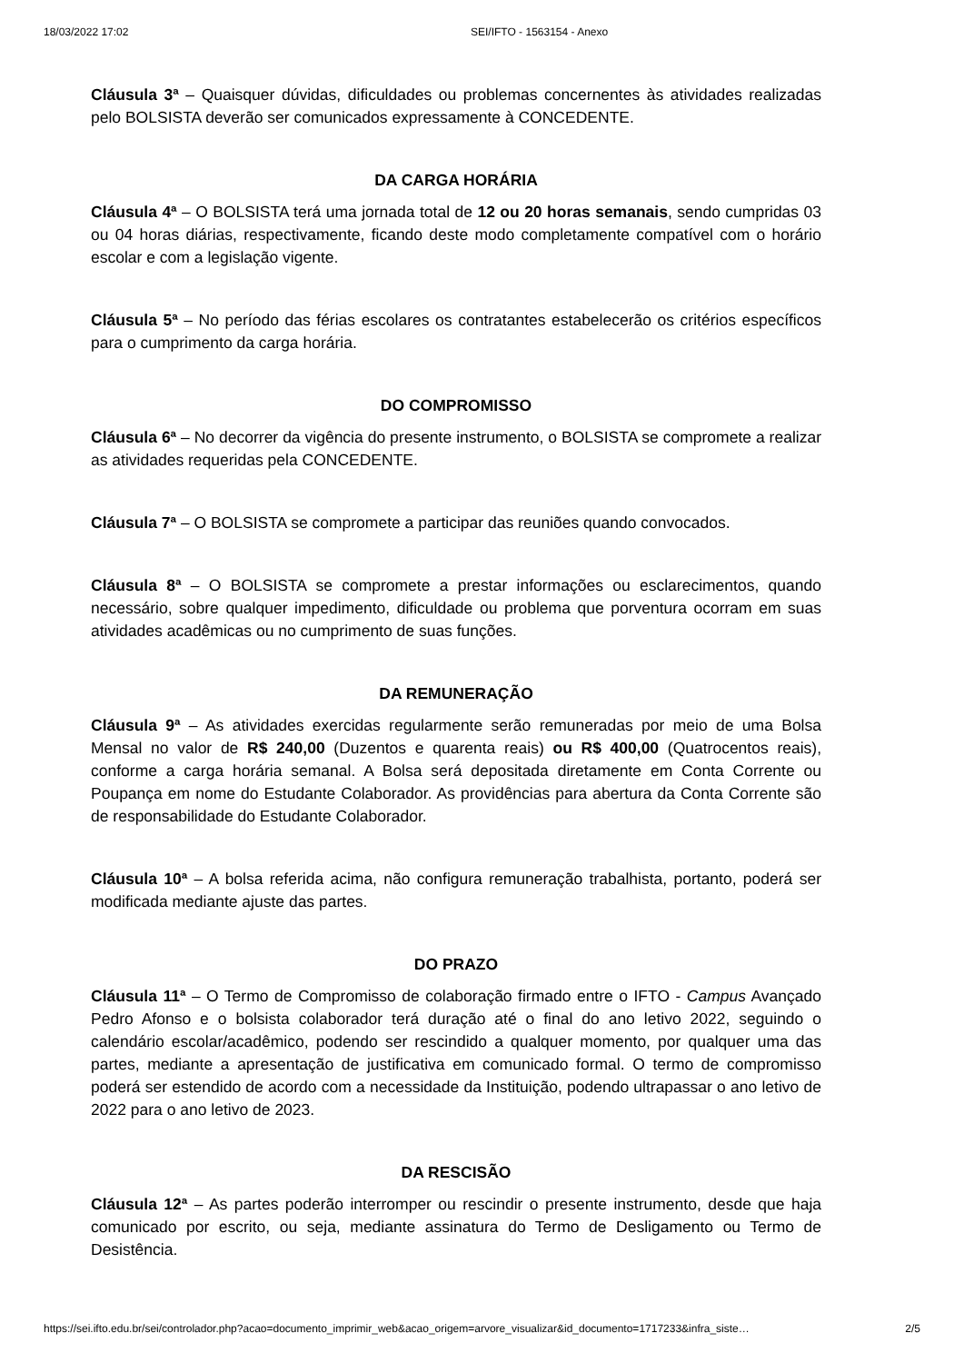18/03/2022 17:02 SEI/IFTO - 1563154 - Anexo
Cláusula 3ª – Quaisquer dúvidas, dificuldades ou problemas concernentes às atividades realizadas pelo BOLSISTA deverão ser comunicados expressamente à CONCEDENTE.
DA CARGA HORÁRIA
Cláusula 4ª – O BOLSISTA terá uma jornada total de 12 ou 20 horas semanais, sendo cumpridas 03 ou 04 horas diárias, respectivamente, ficando deste modo completamente compatível com o horário escolar e com a legislação vigente.
Cláusula 5ª – No período das férias escolares os contratantes estabelecerão os critérios específicos para o cumprimento da carga horária.
DO COMPROMISSO
Cláusula 6ª – No decorrer da vigência do presente instrumento, o BOLSISTA se compromete a realizar as atividades requeridas pela CONCEDENTE.
Cláusula 7ª – O BOLSISTA se compromete a participar das reuniões quando convocados.
Cláusula 8ª – O BOLSISTA se compromete a prestar informações ou esclarecimentos, quando necessário, sobre qualquer impedimento, dificuldade ou problema que porventura ocorram em suas atividades acadêmicas ou no cumprimento de suas funções.
DA REMUNERAÇÃO
Cláusula 9ª – As atividades exercidas regularmente serão remuneradas por meio de uma Bolsa Mensal no valor de R$ 240,00 (Duzentos e quarenta reais) ou R$ 400,00 (Quatrocentos reais), conforme a carga horária semanal. A Bolsa será depositada diretamente em Conta Corrente ou Poupança em nome do Estudante Colaborador. As providências para abertura da Conta Corrente são de responsabilidade do Estudante Colaborador.
Cláusula 10ª – A bolsa referida acima, não configura remuneração trabalhista, portanto, poderá ser modificada mediante ajuste das partes.
DO PRAZO
Cláusula 11ª – O Termo de Compromisso de colaboração firmado entre o IFTO - Campus Avançado Pedro Afonso e o bolsista colaborador terá duração até o final do ano letivo 2022, seguindo o calendário escolar/acadêmico, podendo ser rescindido a qualquer momento, por qualquer uma das partes, mediante a apresentação de justificativa em comunicado formal. O termo de compromisso poderá ser estendido de acordo com a necessidade da Instituição, podendo ultrapassar o ano letivo de 2022 para o ano letivo de 2023.
DA RESCISÃO
Cláusula 12ª – As partes poderão interromper ou rescindir o presente instrumento, desde que haja comunicado por escrito, ou seja, mediante assinatura do Termo de Desligamento ou Termo de Desistência.
https://sei.ifto.edu.br/sei/controlador.php?acao=documento_imprimir_web&acao_origem=arvore_visualizar&id_documento=1717233&infra_siste… 2/5